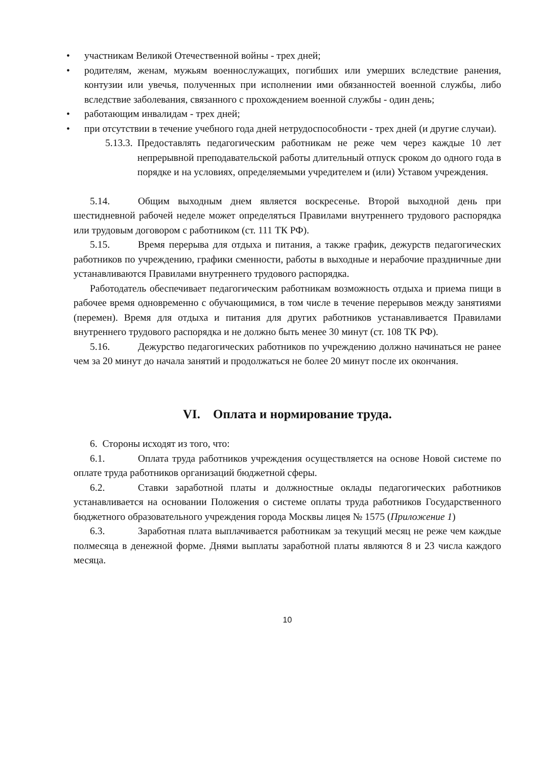• участникам Великой Отечественной войны - трех дней;
• родителям, женам, мужьям военнослужащих, погибших или умерших вследствие ранения, контузии или увечья, полученных при исполнении ими обязанностей военной службы, либо вследствие заболевания, связанного с прохождением военной службы - один день;
• работающим инвалидам - трех дней;
• при отсутствии в течение учебного года дней нетрудоспособности - трех дней (и другие случаи).
5.13.3.
Предоставлять педагогическим работникам не реже чем через каждые 10 лет непрерывной преподавательской работы длительный отпуск сроком до одного года в порядке и на условиях, определяемыми учредителем и (или) Уставом учреждения.
5.14. Общим выходным днем является воскресенье. Второй выходной день при шестидневной рабочей неделе может определяться Правилами внутреннего трудового распорядка или трудовым договором с работником (ст. 111 ТК РФ).
5.15. Время перерыва для отдыха и питания, а также график, дежурств педагогических работников по учреждению, графики сменности, работы в выходные и нерабочие праздничные дни устанавливаются Правилами внутреннего трудового распорядка.
Работодатель обеспечивает педагогическим работникам возможность отдыха и приема пищи в рабочее время одновременно с обучающимися, в том числе в течение перерывов между занятиями (перемен). Время для отдыха и питания для других работников устанавливается Правилами внутреннего трудового распорядка и не должно быть менее 30 минут (ст. 108 ТК РФ).
5.16. Дежурство педагогических работников по учреждению должно начинаться не ранее чем за 20 минут до начала занятий и продолжаться не более 20 минут после их окончания.
VI. Оплата и нормирование труда.
6. Стороны исходят из того, что:
6.1. Оплата труда работников учреждения осуществляется на основе Новой системе по оплате труда работников организаций бюджетной сферы.
6.2. Ставки заработной платы и должностные оклады педагогических работников устанавливается на основании Положения о системе оплаты труда работников Государственного бюджетного образовательного учреждения города Москвы лицея № 1575 (Приложение 1)
6.3. Заработная плата выплачивается работникам за текущий месяц не реже чем каждые полмесяца в денежной форме. Днями выплаты заработной платы являются 8 и 23 числа каждого месяца.
10